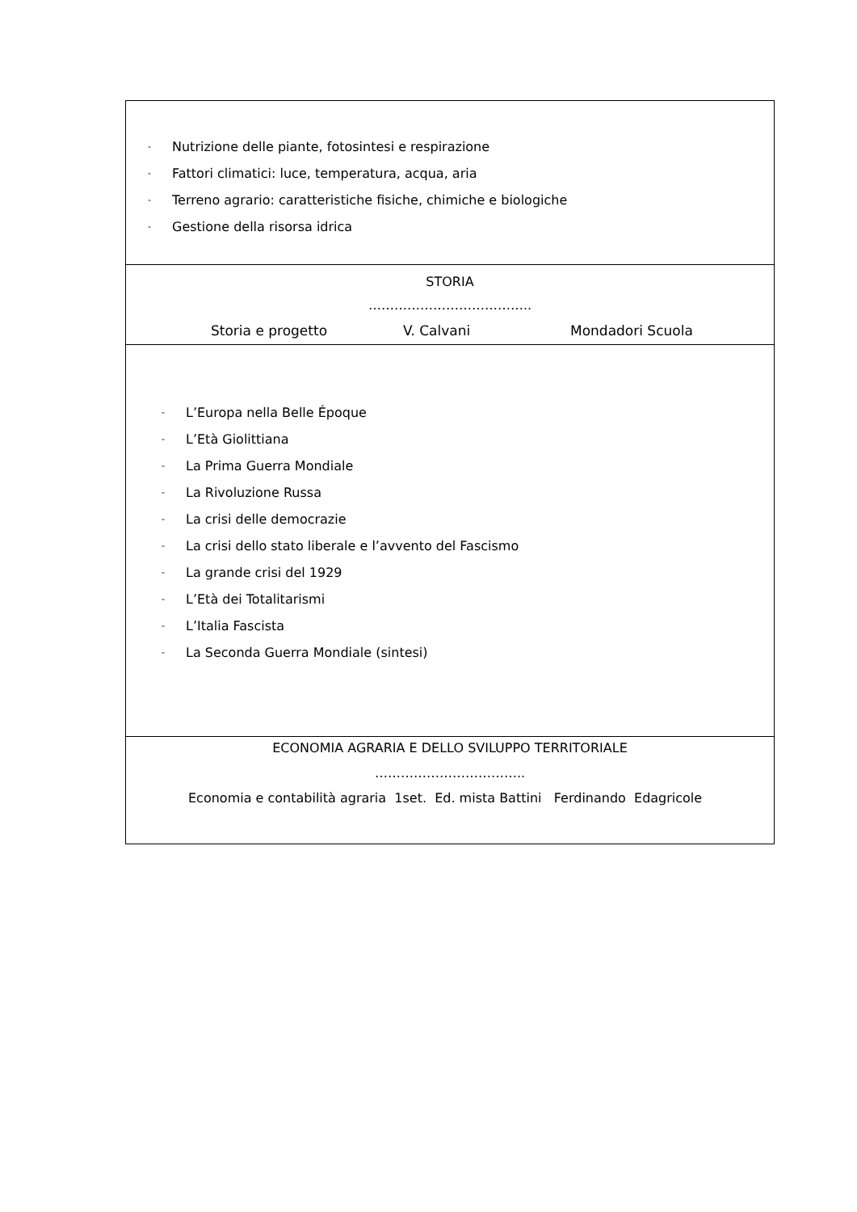| - Nutrizione delle piante, fotosintesi e respirazione - Fattori climatici: luce, temperatura, acqua, aria - Terreno agrario: caratteristiche fisiche, chimiche e biologiche - Gestione della risorsa idrica |
| STORIA ……………………………….. Storia e progetto V. Calvani Mondadori Scuola |
| - L’Europa nella Belle Époque - L’Età Giolittiana - La Prima Guerra Mondiale - La Rivoluzione Russa - La crisi delle democrazie - La crisi dello stato liberale e l’avvento del Fascismo - La grande crisi del 1929 - L’Età dei Totalitarismi - L’Italia Fascista - La Seconda Guerra Mondiale (sintesi) |
| ECONOMIA AGRARIA E DELLO SVILUPPO TERRITORIALE …………………………….. Economia e contabilità agraria 1set. Ed. mista Battini Ferdinando Edagricole |